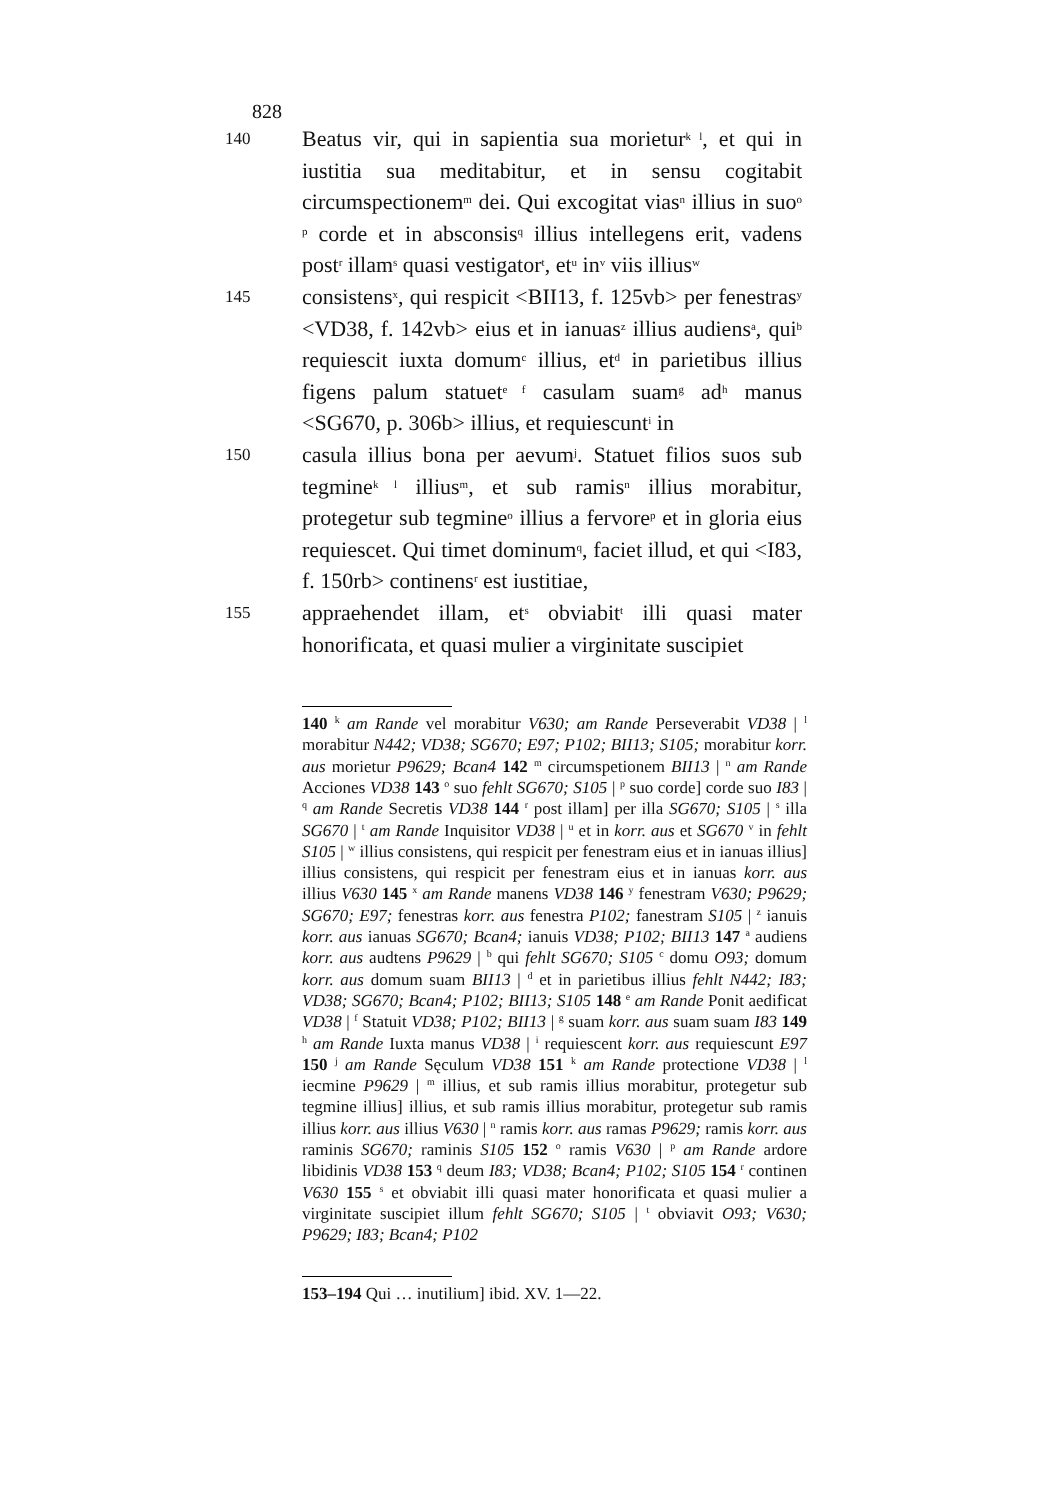828
140
Beatus vir, qui in sapientia sua morietur<sup>k l</sup>, et qui in iustitia sua meditabitur, et in sensu cogitabit circumspectionem<sup>m</sup> dei. Qui excogitat vias<sup>n</sup> illius in suo<sup>o p</sup> corde et in absconsis<sup>q</sup> illius intellegens erit, vadens post<sup>r</sup> illam<sup>s</sup> quasi vestigator<sup>t</sup>, et<sup>u</sup> in<sup>v</sup> viis illius<sup>w</sup>
145
consistens<sup>x</sup>, qui respicit <BII13, f. 125vb> per fenestras<sup>y</sup> <VD38, f. 142vb> eius et in ianuas<sup>z</sup> illius audiens<sup>a</sup>, qui<sup>b</sup> requiescit iuxta domum<sup>c</sup> illius, et<sup>d</sup> in parietibus illius figens palum statuet<sup>e f</sup> casulam suam<sup>g</sup> ad<sup>h</sup> manus <SG670, p. 306b> illius, et requiescunt<sup>i</sup> in
150
casula illius bona per aevum<sup>j</sup>. Statuet filios suos sub tegmine<sup>k l</sup> illius<sup>m</sup>, et sub ramis<sup>n</sup> illius morabitur, protegetur sub tegmine<sup>o</sup> illius a fervore<sup>p</sup> et in gloria eius requiescet. Qui timet dominum<sup>q</sup>, faciet illud, et qui <I83, f. 150rb> continens<sup>r</sup> est iustitiae,
155
appraehendet illam, et<sup>s</sup> obviabit<sup>t</sup> illi quasi mater honorificata, et quasi mulier a virginitate suscipiet
140 <sup>k</sup> am Rande vel morabitur V630; am Rande Perseverabit VD38 | <sup>l</sup> morabitur N442; VD38; SG670; E97; P102; BII13; S105; morabitur korr. aus morietur P9629; Bcan4 142 <sup>m</sup> circumspetionem BII13 | <sup>n</sup> am Rande Acciones VD38 143 <sup>o</sup> suo fehlt SG670; S105 | <sup>p</sup> suo corde] corde suo I83 | <sup>q</sup> am Rande Secretis VD38 144 <sup>r</sup> post illam] per illa SG670; S105 | <sup>s</sup> illa SG670 | <sup>t</sup> am Rande Inquisitor VD38 | <sup>u</sup> et in korr. aus et SG670 <sup>v</sup> in fehlt S105 | <sup>w</sup> illius consistens, qui respicit per fenestram eius et in ianuas illius] illius consistens, qui respicit per fenestram eius et in ianuas korr. aus illius V630 145 <sup>x</sup> am Rande manens VD38 146 <sup>y</sup> fenestram V630; P9629; SG670; E97; fenestras korr. aus fenestra P102; fanestram S105 | <sup>z</sup> ianuis korr. aus ianuas SG670; Bcan4; ianuis VD38; P102; BII13 147 <sup>a</sup> audiens korr. aus audtens P9629 | <sup>b</sup> qui fehlt SG670; S105 <sup>c</sup> domu O93; domum korr. aus domum suam BII13 | <sup>d</sup> et in parietibus illius fehlt N442; I83; VD38; SG670; Bcan4; P102; BII13; S105 148 <sup>e</sup> am Rande Ponit aedificat VD38 | <sup>f</sup> Statuit VD38; P102; BII13 | <sup>g</sup> suam korr. aus suam suam I83 149 <sup>h</sup> am Rande Iuxta manus VD38 | <sup>i</sup> requiescent korr. aus requiescunt E97 150 <sup>j</sup> am Rande Sęculum VD38 151 <sup>k</sup> am Rande protectione VD38 | <sup>l</sup> iecmine P9629 | <sup>m</sup> illius, et sub ramis illius morabitur, protegetur sub tegmine illius] illius, et sub ramis illius morabitur, protegetur sub ramis illius korr. aus illius V630 | <sup>n</sup> ramis korr. aus ramas P9629; ramis korr. aus raminis SG670; raminis S105 152 <sup>o</sup> ramis V630 | <sup>p</sup> am Rande ardore libidinis VD38 153 <sup>q</sup> deum I83; VD38; Bcan4; P102; S105 154 <sup>r</sup> continen V630 155 <sup>s</sup> et obviabit illi quasi mater honorificata et quasi mulier a virginitate suscipiet illum fehlt SG670; S105 | <sup>t</sup> obviavit O93; V630; P9629; I83; Bcan4; P102
153–194 Qui … inutilium] ibid. XV. 1—22.